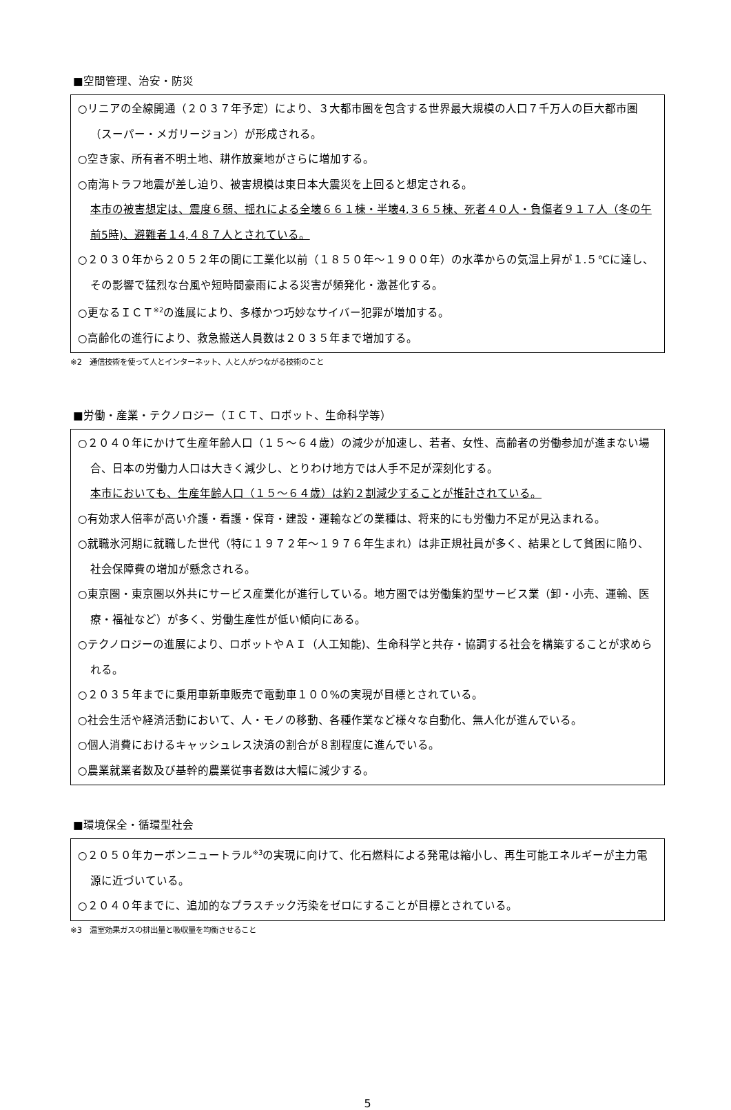■空間管理、治安・防災
○リニアの全線開通（２０３７年予定）により、３大都市圏を包含する世界最大規模の人口７千万人の巨大都市圏（スーパー・メガリージョン）が形成される。
○空き家、所有者不明土地、耕作放棄地がさらに増加する。
○南海トラフ地震が差し迫り、被害規模は東日本大震災を上回ると想定される。
本市の被害想定は、震度６弱、揺れによる全壊６６１棟・半壊4,３６５棟、死者４０人・負傷者９１７人（冬の午前5時)、避難者１4,４８７人とされている。
○２０３０年から２０５２年の間に工業化以前（１８５０年～１９００年）の水準からの気温上昇が１.５℃に達し、その影響で猛烈な台風や短時間豪雨による災害が頻発化・激甚化する。
○更なるＩＣＴ<sup>※2</sup>の進展により、多様かつ巧妙なサイバー犯罪が増加する。
○高齢化の進行により、救急搬送人員数は２０３５年まで増加する。
※2　通信技術を使って人とインターネット、人と人がつながる技術のこと
■労働・産業・テクノロジー（ＩＣＴ、ロボット、生命科学等）
○２０４０年にかけて生産年齢人口（１５～６４歳）の減少が加速し、若者、女性、高齢者の労働参加が進まない場合、日本の労働力人口は大きく減少し、とりわけ地方では人手不足が深刻化する。
本市においても、生産年齢人口（１５～６４歳）は約２割減少することが推計されている。
○有効求人倍率が高い介護・看護・保育・建設・運輸などの業種は、将来的にも労働力不足が見込まれる。
○就職氷河期に就職した世代（特に１９７２年～１９７６年生まれ）は非正規社員が多く、結果として貧困に陥り、社会保障費の増加が懸念される。
○東京圏・東京圏以外共にサービス産業化が進行している。地方圏では労働集約型サービス業（卸・小売、運輸、医療・福祉など）が多く、労働生産性が低い傾向にある。
○テクノロジーの進展により、ロボットやＡＩ（人工知能)、生命科学と共存・協調する社会を構築することが求められる。
○２０３５年までに乗用車新車販売で電動車１００%の実現が目標とされている。
○社会生活や経済活動において、人・モノの移動、各種作業など様々な自動化、無人化が進んでいる。
○個人消費におけるキャッシュレス決済の割合が８割程度に進んでいる。
○農業就業者数及び基幹的農業従事者数は大幅に減少する。
■環境保全・循環型社会
○２０５０年カーボンニュートラル<sup>※3</sup>の実現に向けて、化石燃料による発電は縮小し、再生可能エネルギーが主力電源に近づいている。
○２０４０年までに、追加的なプラスチック汚染をゼロにすることが目標とされている。
※3　温室効果ガスの排出量と吸収量を均衡させること
5